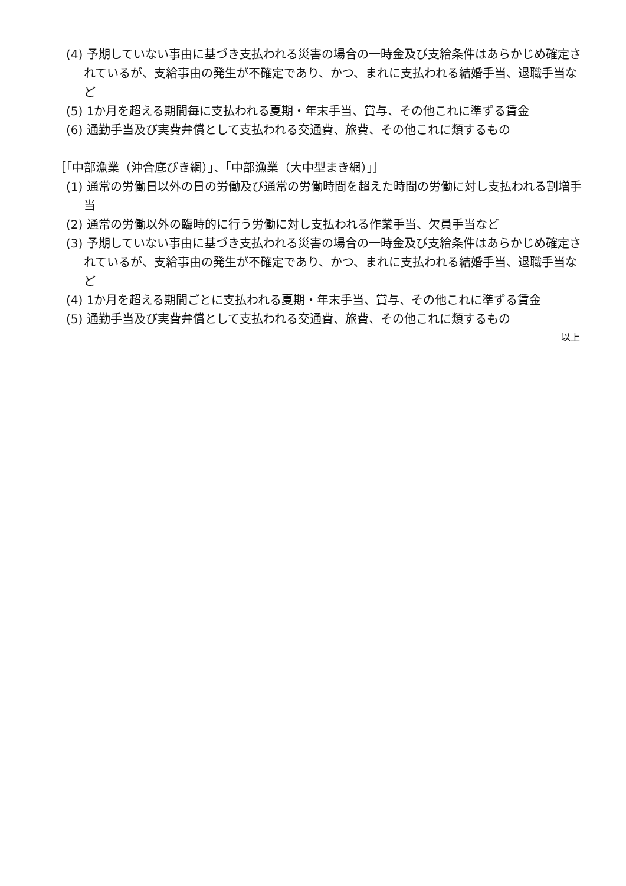(4) 予期していない事由に基づき支払われる災害の場合の一時金及び支給条件はあらかじめ確定されているが、支給事由の発生が不確定であり、かつ、まれに支払われる結婚手当、退職手当など
(5) 1か月を超える期間毎に支払われる夏期・年末手当、賞与、その他これに準ずる賃金
(6) 通勤手当及び実費弁償として支払われる交通費、旅費、その他これに類するもの
［「中部漁業（沖合底びき網）」、「中部漁業（大中型まき網）」］
(1) 通常の労働日以外の日の労働及び通常の労働時間を超えた時間の労働に対し支払われる割増手当
(2) 通常の労働以外の臨時的に行う労働に対し支払われる作業手当、欠員手当など
(3) 予期していない事由に基づき支払われる災害の場合の一時金及び支給条件はあらかじめ確定されているが、支給事由の発生が不確定であり、かつ、まれに支払われる結婚手当、退職手当など
(4) 1か月を超える期間ごとに支払われる夏期・年末手当、賞与、その他これに準ずる賃金
(5) 通勤手当及び実費弁償として支払われる交通費、旅費、その他これに類するもの
以上